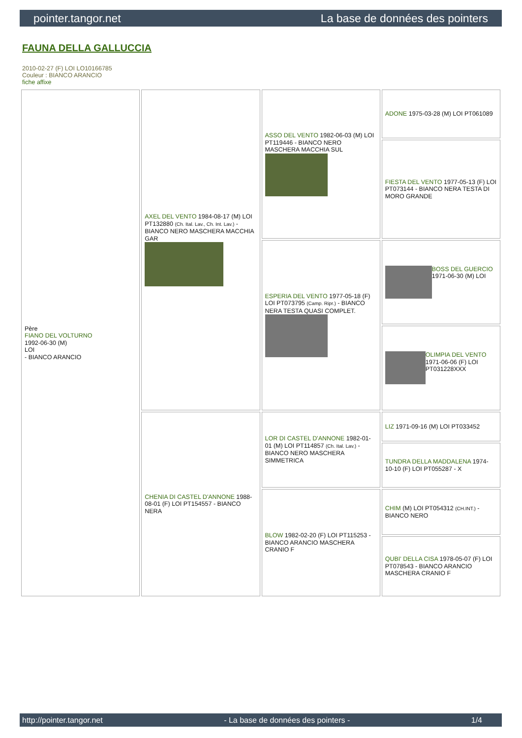pointer.tangor.net La base de données des pointers
FAUNA DELLA GALLUCCIA
2010-02-27 (F) LOI LO10166785
Couleur : BIANCO ARANCIO
fiche affixe
| Père FIANO DEL VOLTURNO 1992-06-30 (M) LOI - BIANCO ARANCIO | AXEL DEL VENTO 1984-08-17 (M) LOI PT132880 (Ch. Ital. Lav., Ch. Int. Lav.) - BIANCO NERO MASCHERA MACCHIA GAR | ASSO DEL VENTO 1982-06-03 (M) LOI PT119446 - BIANCO NERO MASCHERA MACCHIA SUL | ADONE 1975-03-28 (M) LOI PT061089 |
| | | | FIESTA DEL VENTO 1977-05-13 (F) LOI PT073144 - BIANCO NERA TESTA DI MORO GRANDE |
| | | ESPERIA DEL VENTO 1977-05-18 (F) LOI PT073795 (Camp. Ripr.) - BIANCO NERA TESTA QUASI COMPLET. | BOSS DEL GUERCIO 1971-06-30 (M) LOI |
| | | | OLIMPIA DEL VENTO 1971-06-06 (F) LOI PT031228XXX |
| | CHENIA DI CASTEL D'ANNONE 1988-08-01 (F) LOI PT154557 - BIANCO NERA | LOR DI CASTEL D'ANNONE 1982-01-01 (M) LOI PT114857 (Ch. Ital. Lav.) - BIANCO NERO MASCHERA SIMMETRICA | LIZ 1971-09-16 (M) LOI PT033452 |
| | | | TUNDRA DELLA MADDALENA 1974-10-10 (F) LOI PT055287 - X |
| | | BLOW 1982-02-20 (F) LOI PT115253 - BIANCO ARANCIO MASCHERA CRANIO F | CHIM (M) LOI PT054312 (CH.INT.) - BIANCO NERO |
| | | | QUBI' DELLA CISA 1978-05-07 (F) LOI PT078543 - BIANCO ARANCIO MASCHERA CRANIO F |
http://pointer.tangor.net - La base de données des pointers - 1/4